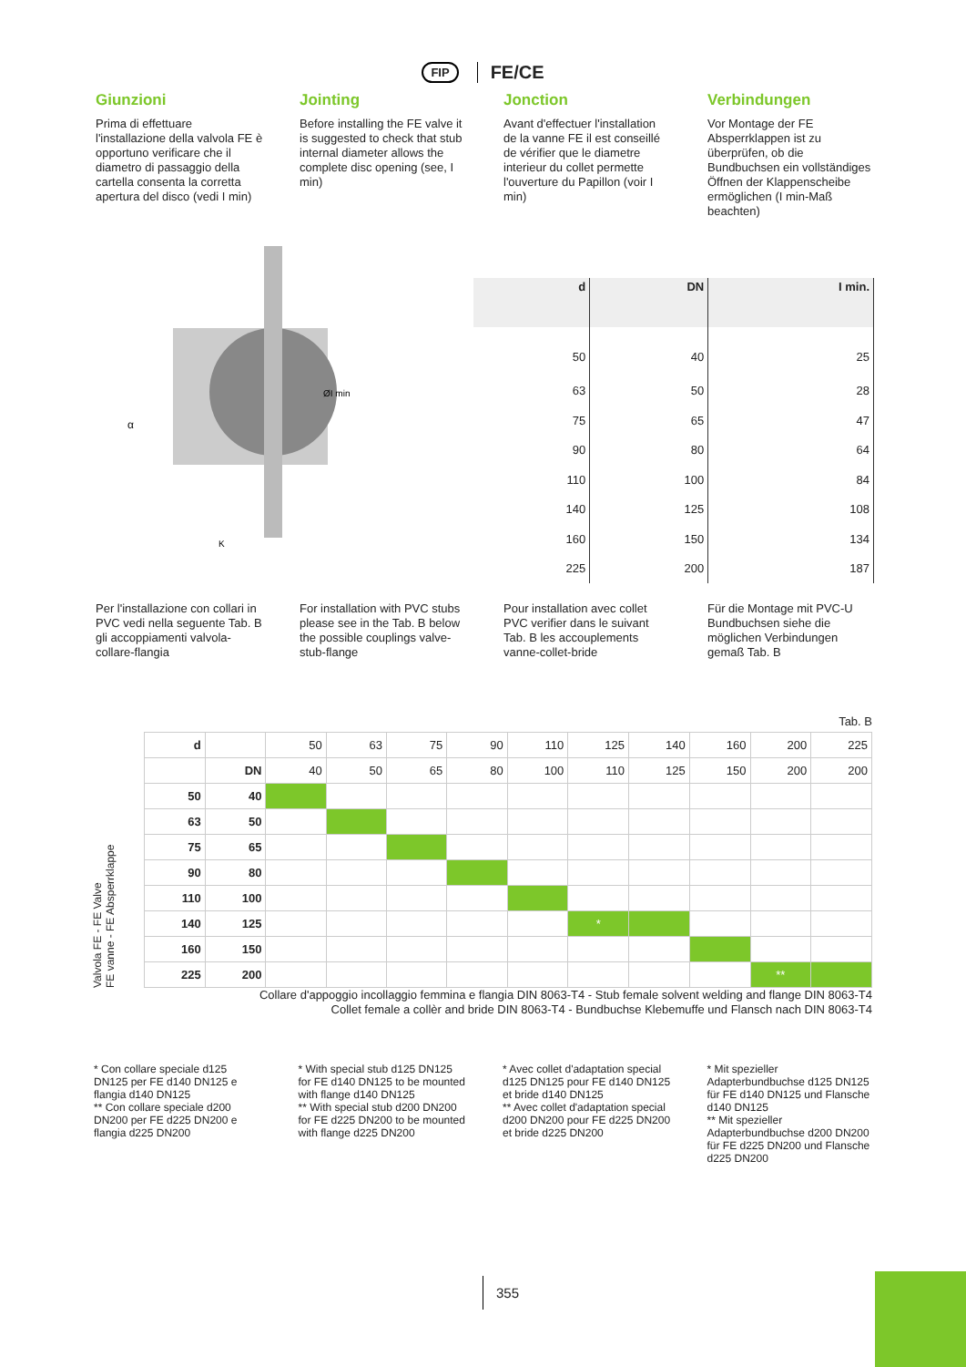FIP FE/CE
Giunzioni
Prima di effettuare l'installazione della valvola FE è opportuno verificare che il diametro di passaggio della cartella consenta la corretta apertura del disco (vedi I min)
Jointing
Before installing the FE valve it is suggested to check that stub internal diameter allows the complete disc opening (see, I min)
Jonction
Avant d'effectuer l'installation de la vanne FE il est conseillé de vérifier que le diametre interieur du collet permette l'ouverture du Papillon (voir I min)
Verbindungen
Vor Montage der FE Absperrklappen ist zu überprüfen, ob die Bundbuchsen ein vollständiges Öffnen der Klappenscheibe ermöglichen (I min-Maß beachten)
ØI min
α
K
| d | DN | I min. |
| --- | --- | --- |
| 50 | 40 | 25 |
| 63 | 50 | 28 |
| 75 | 65 | 47 |
| 90 | 80 | 64 |
| 110 | 100 | 84 |
| 140 | 125 | 108 |
| 160 | 150 | 134 |
| 225 | 200 | 187 |
Per l'installazione con collari in PVC vedi nella seguente Tab. B gli accoppiamenti valvola-collare-flangia
For installation with PVC stubs please see in the Tab. B below the possible couplings valve-stub-flange
Pour installation avec collet PVC verifier dans le suivant Tab. B les accouplements vanne-collet-bride
Für die Montage mit PVC-U Bundbuchsen siehe die möglichen Verbindungen gemaß Tab. B
Tab. B
Valvola FE - FE Valve
FE vanne - FE Absperrklappe
| d | | 50 | 63 | 75 | 90 | 110 | 125 | 140 | 160 | 200 | 225 |
| | DN | 40 | 50 | 65 | 80 | 100 | 110 | 125 | 150 | 200 | 200 |
| 50 | 40 | | | | | | | | | | |
| 63 | 50 | | | | | | | | | | |
| 75 | 65 | | | | | | | | | | |
| 90 | 80 | | | | | | | | | | |
| 110 | 100 | | | | | | | | | | |
| 140 | 125 | | | | | | * | | | | |
| 160 | 150 | | | | | | | | | | |
| 225 | 200 | | | | | | | | | ** | |
Collare d'appoggio incollaggio femmina e flangia DIN 8063-T4 - Stub female solvent welding and flange DIN 8063-T4
Collet female a collèr and bride DIN 8063-T4 - Bundbuchse Klebemuffe und Flansch nach DIN 8063-T4
* Con collare speciale d125 DN125 per FE d140 DN125 e flangia d140 DN125
** Con collare speciale d200 DN200 per FE d225 DN200 e flangia d225 DN200
* With special stub d125 DN125 for FE d140 DN125 to be mounted with flange d140 DN125
** With special stub d200 DN200 for FE d225 DN200 to be mounted with flange d225 DN200
* Avec collet d'adaptation special d125 DN125 pour FE d140 DN125 et bride d140 DN125
** Avec collet d'adaptation special d200 DN200 pour FE d225 DN200 et bride d225 DN200
* Mit spezieller Adapterbundbuchse d125 DN125 für FE d140 DN125 und Flansche d140 DN125
** Mit spezieller Adapterbundbuchse d200 DN200 für FE d225 DN200 und Flansche d225 DN200
355